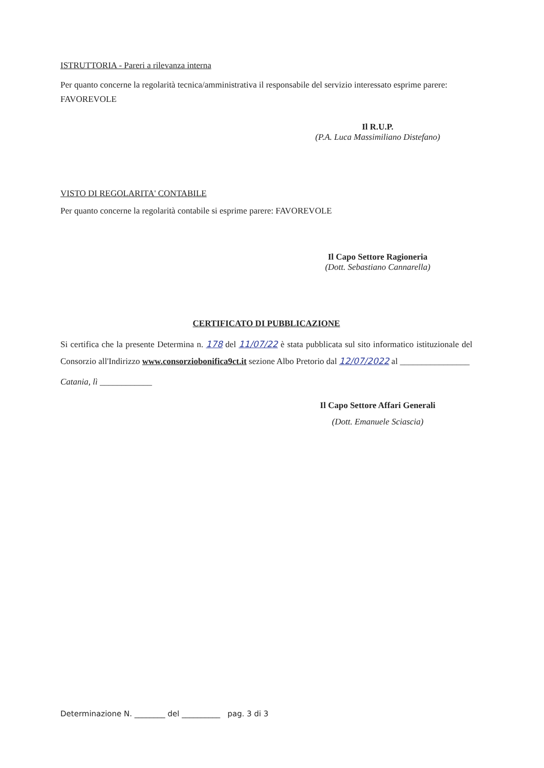ISTRUTTORIA - Pareri a rilevanza interna
Per quanto concerne la regolarità tecnica/amministrativa il responsabile del servizio interessato esprime parere: FAVOREVOLE
Il R.U.P.
(P.A. Luca Massimiliano Distefano)
VISTO DI REGOLARITA' CONTABILE
Per quanto concerne la regolarità contabile si esprime parere: FAVOREVOLE
Il Capo Settore Ragioneria
(Dott. Sebastiano Cannarella)
CERTIFICATO DI PUBBLICAZIONE
Si certifica che la presente Determina n. 178 del 11/07/22 è stata pubblicata sul sito informatico istituzionale del Consorzio all'Indirizzo www.consorziobonifica9ct.it sezione Albo Pretorio dal 12/07/2022 al ________________
Catania, lì ____________
Il Capo Settore Affari Generali
(Dott. Emanuele Sciascia)
Determinazione N. ________ del __________ pag. 3 di 3